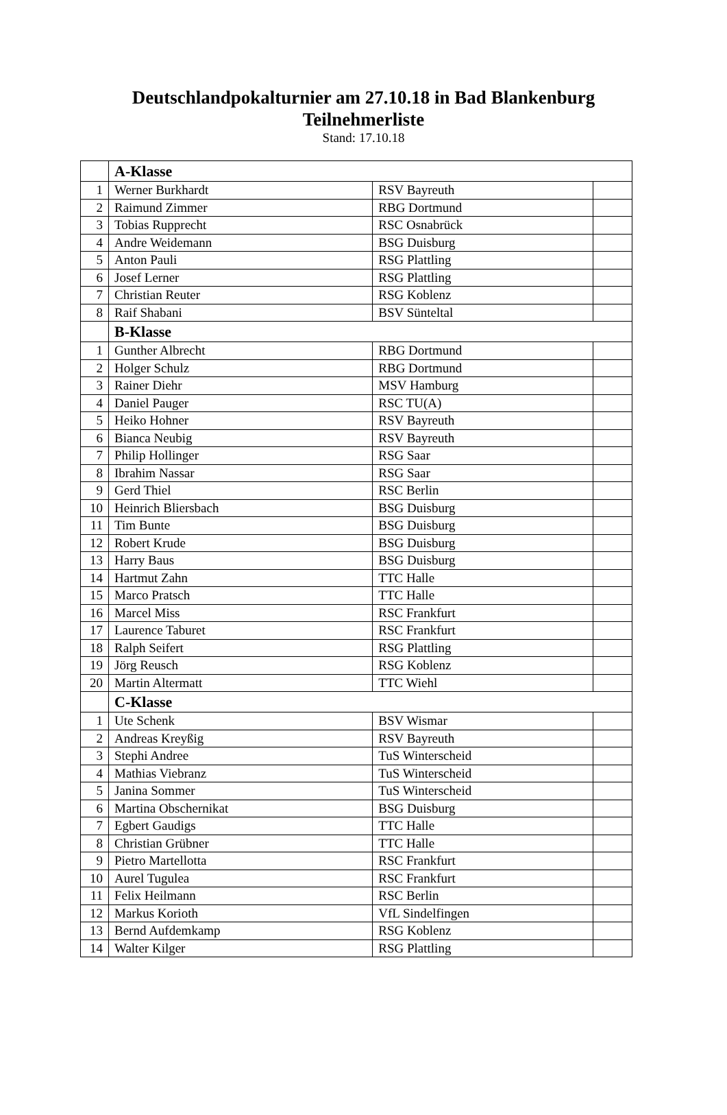Deutschlandpokalturnier am 27.10.18 in Bad Blankenburg
Teilnehmerliste
Stand: 17.10.18
| | A-Klasse | | |
| 1 | Werner Burkhardt | RSV Bayreuth | |
| 2 | Raimund Zimmer | RBG Dortmund | |
| 3 | Tobias Rupprecht | RSC Osnabrück | |
| 4 | Andre Weidemann | BSG Duisburg | |
| 5 | Anton Pauli | RSG Plattling | |
| 6 | Josef Lerner | RSG Plattling | |
| 7 | Christian Reuter | RSG Koblenz | |
| 8 | Raif Shabani | BSV Sünteltal | |
| | B-Klasse | | |
| 1 | Gunther Albrecht | RBG Dortmund | |
| 2 | Holger Schulz | RBG Dortmund | |
| 3 | Rainer Diehr | MSV Hamburg | |
| 4 | Daniel Pauger | RSC TU(A) | |
| 5 | Heiko Hohner | RSV Bayreuth | |
| 6 | Bianca Neubig | RSV Bayreuth | |
| 7 | Philip Hollinger | RSG Saar | |
| 8 | Ibrahim Nassar | RSG Saar | |
| 9 | Gerd Thiel | RSC Berlin | |
| 10 | Heinrich Bliersbach | BSG Duisburg | |
| 11 | Tim Bunte | BSG Duisburg | |
| 12 | Robert Krude | BSG Duisburg | |
| 13 | Harry Baus | BSG Duisburg | |
| 14 | Hartmut Zahn | TTC Halle | |
| 15 | Marco Pratsch | TTC Halle | |
| 16 | Marcel Miss | RSC Frankfurt | |
| 17 | Laurence Taburet | RSC Frankfurt | |
| 18 | Ralph Seifert | RSG Plattling | |
| 19 | Jörg Reusch | RSG Koblenz | |
| 20 | Martin Altermatt | TTC Wiehl | |
| | C-Klasse | | |
| 1 | Ute Schenk | BSV Wismar | |
| 2 | Andreas Kreyßig | RSV Bayreuth | |
| 3 | Stephi Andree | TuS Winterscheid | |
| 4 | Mathias Viebranz | TuS Winterscheid | |
| 5 | Janina Sommer | TuS Winterscheid | |
| 6 | Martina Obschernikat | BSG Duisburg | |
| 7 | Egbert Gaudigs | TTC Halle | |
| 8 | Christian Grübner | TTC Halle | |
| 9 | Pietro Martellotta | RSC Frankfurt | |
| 10 | Aurel Tugulea | RSC Frankfurt | |
| 11 | Felix Heilmann | RSC Berlin | |
| 12 | Markus Korioth | VfL Sindelfingen | |
| 13 | Bernd Aufdemkamp | RSG Koblenz | |
| 14 | Walter Kilger | RSG Plattling | |